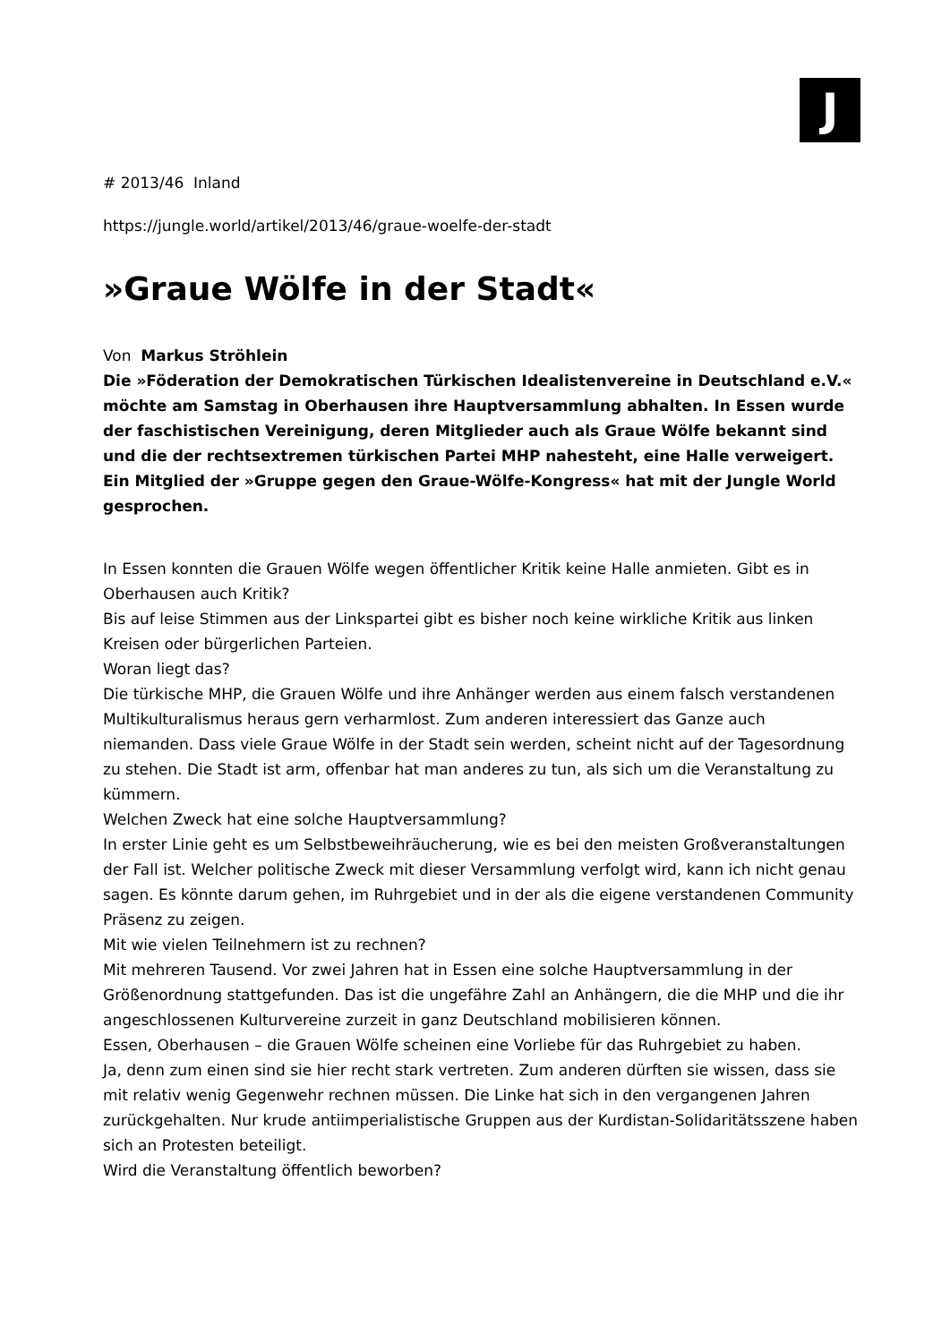J
# 2013/46 Inland
https://jungle.world/artikel/2013/46/graue-woelfe-der-stadt
»Graue Wölfe in der Stadt«
Von Markus Ströhlein
Die »Föderation der Demokratischen Türkischen Idealistenvereine in Deutschland e.V.« möchte am Samstag in Oberhausen ihre Hauptversammlung abhalten. In Essen wurde der faschistischen Vereinigung, deren Mitglieder auch als Graue Wölfe bekannt sind und die der rechtsextremen türkischen Partei MHP nahesteht, eine Halle verweigert. Ein Mitglied der »Gruppe gegen den Graue-Wölfe-Kongress« hat mit der Jungle World gesprochen.
In Essen konnten die Grauen Wölfe wegen öffentlicher Kritik keine Halle anmieten. Gibt es in Oberhausen auch Kritik?
Bis auf leise Stimmen aus der Linkspartei gibt es bisher noch keine wirkliche Kritik aus linken Kreisen oder bürgerlichen Parteien.
Woran liegt das?
Die türkische MHP, die Grauen Wölfe und ihre Anhänger werden aus einem falsch verstandenen Multikulturalismus heraus gern verharmlost. Zum anderen interessiert das Ganze auch niemanden. Dass viele Graue Wölfe in der Stadt sein werden, scheint nicht auf der Tagesordnung zu stehen. Die Stadt ist arm, offenbar hat man anderes zu tun, als sich um die Veranstaltung zu kümmern.
Welchen Zweck hat eine solche Hauptversammlung?
In erster Linie geht es um Selbstbeweihräucherung, wie es bei den meisten Großveranstaltungen der Fall ist. Welcher politische Zweck mit dieser Versammlung verfolgt wird, kann ich nicht genau sagen. Es könnte darum gehen, im Ruhrgebiet und in der als die eigene verstandenen Community Präsenz zu zeigen.
Mit wie vielen Teilnehmern ist zu rechnen?
Mit mehreren Tausend. Vor zwei Jahren hat in Essen eine solche Hauptversammlung in der Größenordnung stattgefunden. Das ist die ungefähre Zahl an Anhängern, die die MHP und die ihr angeschlossenen Kulturvereine zurzeit in ganz Deutschland mobilisieren können.
Essen, Oberhausen – die Grauen Wölfe scheinen eine Vorliebe für das Ruhrgebiet zu haben.
Ja, denn zum einen sind sie hier recht stark vertreten. Zum anderen dürften sie wissen, dass sie mit relativ wenig Gegenwehr rechnen müssen. Die Linke hat sich in den vergangenen Jahren zurückgehalten. Nur krude antiimperialistische Gruppen aus der Kurdistan-Solidaritätsszene haben sich an Protesten beteiligt.
Wird die Veranstaltung öffentlich beworben?